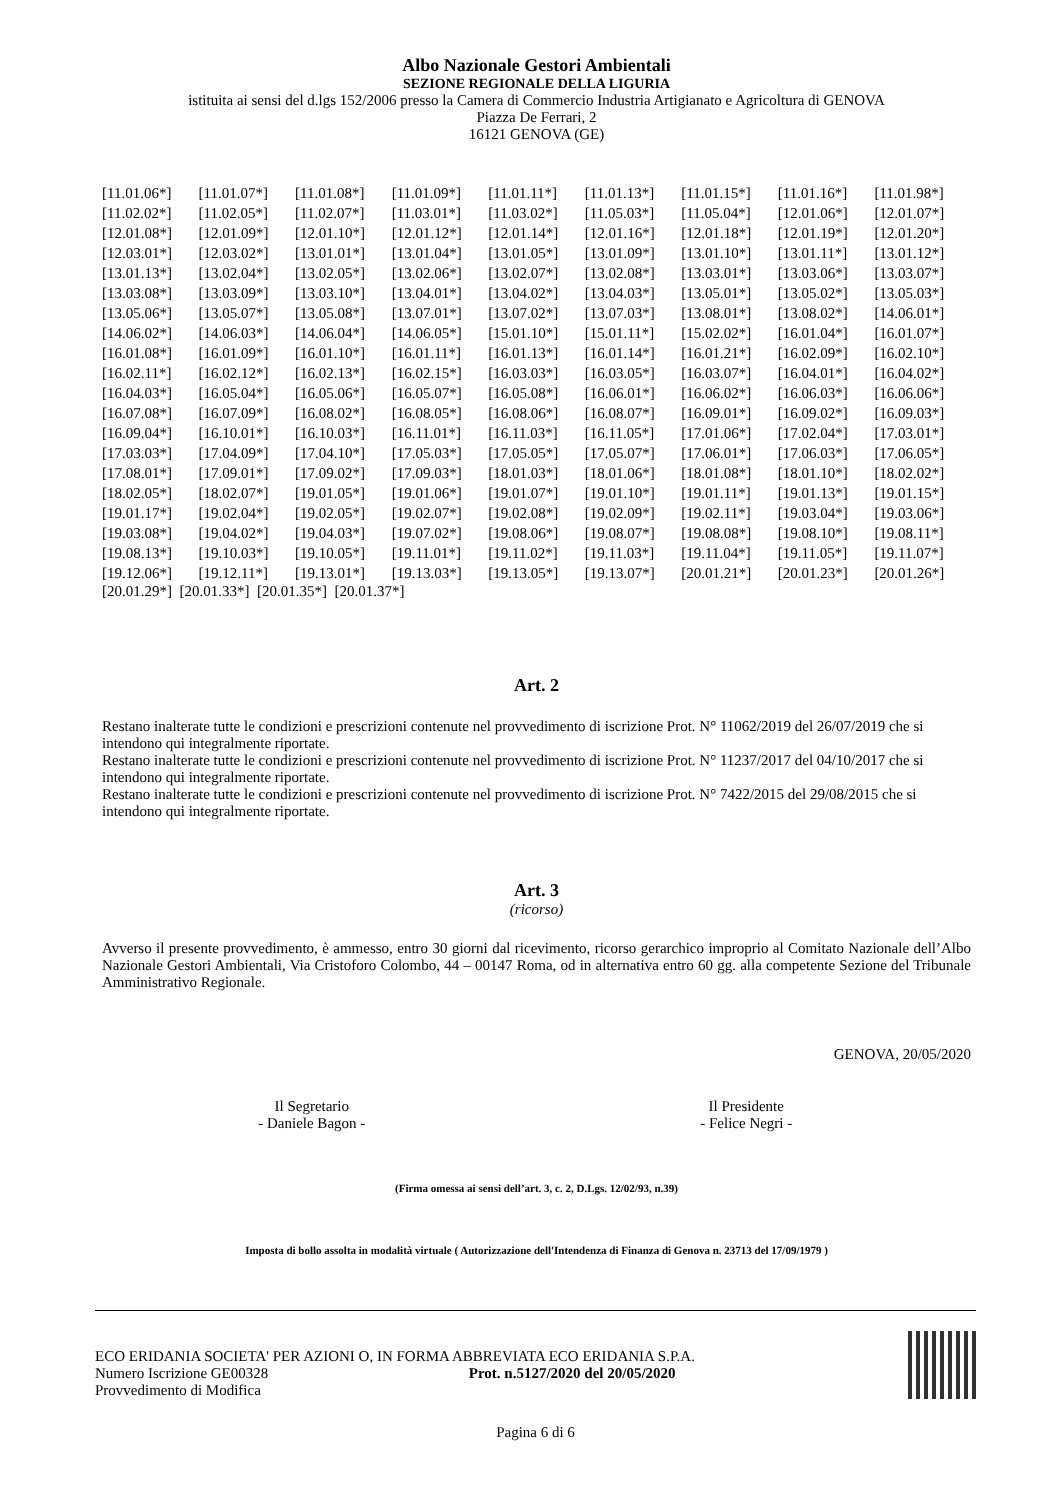Albo Nazionale Gestori Ambientali
SEZIONE REGIONALE DELLA LIGURIA
istituita ai sensi del d.lgs 152/2006 presso la Camera di Commercio Industria Artigianato e Agricoltura di GENOVA
Piazza De Ferrari, 2
16121 GENOVA (GE)
| [11.01.06*] | [11.01.07*] | [11.01.08*] | [11.01.09*] | [11.01.11*] | [11.01.13*] | [11.01.15*] | [11.01.16*] | [11.01.98*] |
| [11.02.02*] | [11.02.05*] | [11.02.07*] | [11.03.01*] | [11.03.02*] | [11.05.03*] | [11.05.04*] | [12.01.06*] | [12.01.07*] |
| [12.01.08*] | [12.01.09*] | [12.01.10*] | [12.01.12*] | [12.01.14*] | [12.01.16*] | [12.01.18*] | [12.01.19*] | [12.01.20*] |
| [12.03.01*] | [12.03.02*] | [13.01.01*] | [13.01.04*] | [13.01.05*] | [13.01.09*] | [13.01.10*] | [13.01.11*] | [13.01.12*] |
| [13.01.13*] | [13.02.04*] | [13.02.05*] | [13.02.06*] | [13.02.07*] | [13.02.08*] | [13.03.01*] | [13.03.06*] | [13.03.07*] |
| [13.03.08*] | [13.03.09*] | [13.03.10*] | [13.04.01*] | [13.04.02*] | [13.04.03*] | [13.05.01*] | [13.05.02*] | [13.05.03*] |
| [13.05.06*] | [13.05.07*] | [13.05.08*] | [13.07.01*] | [13.07.02*] | [13.07.03*] | [13.08.01*] | [13.08.02*] | [14.06.01*] |
| [14.06.02*] | [14.06.03*] | [14.06.04*] | [14.06.05*] | [15.01.10*] | [15.01.11*] | [15.02.02*] | [16.01.04*] | [16.01.07*] |
| [16.01.08*] | [16.01.09*] | [16.01.10*] | [16.01.11*] | [16.01.13*] | [16.01.14*] | [16.01.21*] | [16.02.09*] | [16.02.10*] |
| [16.02.11*] | [16.02.12*] | [16.02.13*] | [16.02.15*] | [16.03.03*] | [16.03.05*] | [16.03.07*] | [16.04.01*] | [16.04.02*] |
| [16.04.03*] | [16.05.04*] | [16.05.06*] | [16.05.07*] | [16.05.08*] | [16.06.01*] | [16.06.02*] | [16.06.03*] | [16.06.06*] |
| [16.07.08*] | [16.07.09*] | [16.08.02*] | [16.08.05*] | [16.08.06*] | [16.08.07*] | [16.09.01*] | [16.09.02*] | [16.09.03*] |
| [16.09.04*] | [16.10.01*] | [16.10.03*] | [16.11.01*] | [16.11.03*] | [16.11.05*] | [17.01.06*] | [17.02.04*] | [17.03.01*] |
| [17.03.03*] | [17.04.09*] | [17.04.10*] | [17.05.03*] | [17.05.05*] | [17.05.07*] | [17.06.01*] | [17.06.03*] | [17.06.05*] |
| [17.08.01*] | [17.09.01*] | [17.09.02*] | [17.09.03*] | [18.01.03*] | [18.01.06*] | [18.01.08*] | [18.01.10*] | [18.02.02*] |
| [18.02.05*] | [18.02.07*] | [19.01.05*] | [19.01.06*] | [19.01.07*] | [19.01.10*] | [19.01.11*] | [19.01.13*] | [19.01.15*] |
| [19.01.17*] | [19.02.04*] | [19.02.05*] | [19.02.07*] | [19.02.08*] | [19.02.09*] | [19.02.11*] | [19.03.04*] | [19.03.06*] |
| [19.03.08*] | [19.04.02*] | [19.04.03*] | [19.07.02*] | [19.08.06*] | [19.08.07*] | [19.08.08*] | [19.08.10*] | [19.08.11*] |
| [19.08.13*] | [19.10.03*] | [19.10.05*] | [19.11.01*] | [19.11.02*] | [19.11.03*] | [19.11.04*] | [19.11.05*] | [19.11.07*] |
| [19.12.06*] | [19.12.11*] | [19.13.01*] | [19.13.03*] | [19.13.05*] | [19.13.07*] | [20.01.21*] | [20.01.23*] | [20.01.26*] |
[20.01.29*] [20.01.33*] [20.01.35*] [20.01.37*]
Art. 2
Restano inalterate tutte le condizioni e prescrizioni contenute nel provvedimento di iscrizione Prot. N° 11062/2019 del 26/07/2019 che si intendono qui integralmente riportate.
Restano inalterate tutte le condizioni e prescrizioni contenute nel provvedimento di iscrizione Prot. N° 11237/2017 del 04/10/2017 che si intendono qui integralmente riportate.
Restano inalterate tutte le condizioni e prescrizioni contenute nel provvedimento di iscrizione Prot. N° 7422/2015 del 29/08/2015 che si intendono qui integralmente riportate.
Art. 3
(ricorso)
Avverso il presente provvedimento, è ammesso, entro 30 giorni dal ricevimento, ricorso gerarchico improprio al Comitato Nazionale dell’Albo Nazionale Gestori Ambientali, Via Cristoforo Colombo, 44 – 00147 Roma, od in alternativa entro 60 gg. alla competente Sezione del Tribunale Amministrativo Regionale.
GENOVA, 20/05/2020
Il Segretario
- Daniele Bagon -
Il Presidente
- Felice Negri -
(Firma omessa ai sensi dell’art. 3, c. 2, D.Lgs. 12/02/93, n.39)
Imposta di bollo assolta in modalità virtuale ( Autorizzazione dell'Intendenza di Finanza di Genova n. 23713 del 17/09/1979 )
ECO ERIDANIA SOCIETA' PER AZIONI O, IN FORMA ABBREVIATA ECO ERIDANIA S.P.A.
Numero Iscrizione GE00328 Prot. n.5127/2020 del 20/05/2020
Provvedimento di Modifica
Pagina 6 di 6